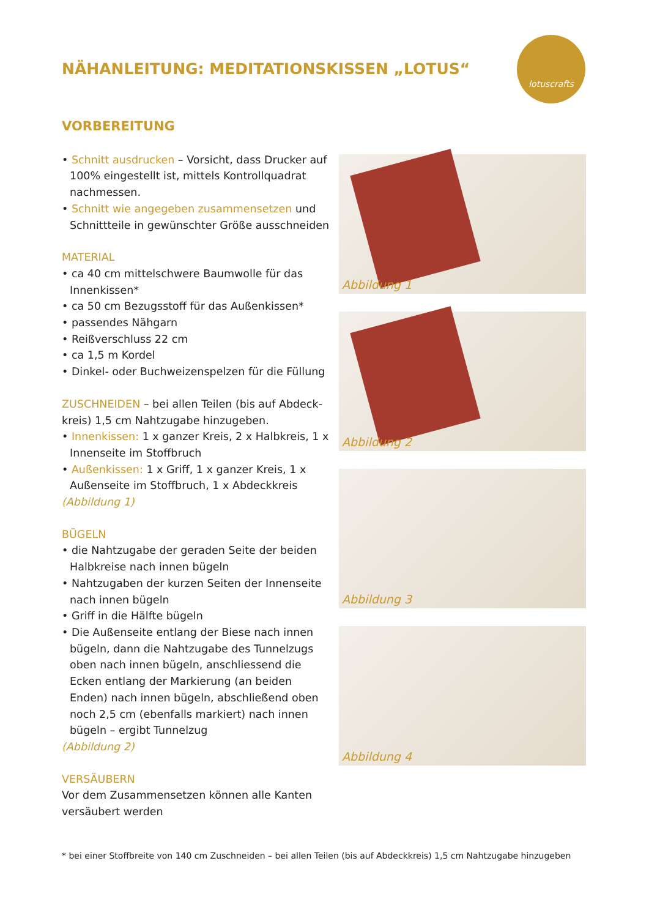NÄHANLEITUNG: MEDITATIONSKISSEN „LOTUS“
lotuscrafts
VORBEREITUNG
• Schnitt ausdrucken – Vorsicht, dass Drucker auf 100% eingestellt ist, mittels Kontrollquadrat nachmessen.
• Schnitt wie angegeben zusammensetzen und Schnittteile in gewünschter Größe ausschneiden
MATERIAL
• ca 40 cm mittelschwere Baumwolle für das Innenkissen*
• ca 50 cm Bezugsstoff für das Außenkissen*
• passendes Nähgarn
• Reißverschluss 22 cm
• ca 1,5 m Kordel
• Dinkel- oder Buchweizenspelzen für die Füllung
ZUSCHNEIDEN – bei allen Teilen (bis auf Abdeck­kreis) 1,5 cm Nahtzugabe hinzugeben.
• Innenkissen: 1 x ganzer Kreis, 2 x Halbkreis, 1 x Innenseite im Stoffbruch
• Außenkissen: 1 x Griff, 1 x ganzer Kreis, 1 x Außenseite im Stoffbruch, 1 x Abdeckkreis
(Abbildung 1)
BÜGELN
• die Nahtzugabe der geraden Seite der beiden Halbkreise nach innen bügeln
• Nahtzugaben der kurzen Seiten der Innenseite nach innen bügeln
• Griff in die Hälfte bügeln
• Die Außenseite entlang der Biese nach innen bügeln, dann die Nahtzugabe des Tunnelzugs oben nach innen bügeln, anschliessend die Ecken entlang der Markierung (an beiden Enden) nach innen bügeln, abschließend oben noch 2,5 cm (ebenfalls markiert) nach innen bügeln – ergibt Tunnelzug
(Abbildung 2)
VERSÄUBERN
Vor dem Zusammensetzen können alle Kanten versäubert werden
Abbildung 1
Abbildung 2
Abbildung 3
Abbildung 4
* bei einer Stoffbreite von 140 cm Zuschneiden – bei allen Teilen (bis auf Abdeckkreis) 1,5 cm Nahtzugabe hinzugeben